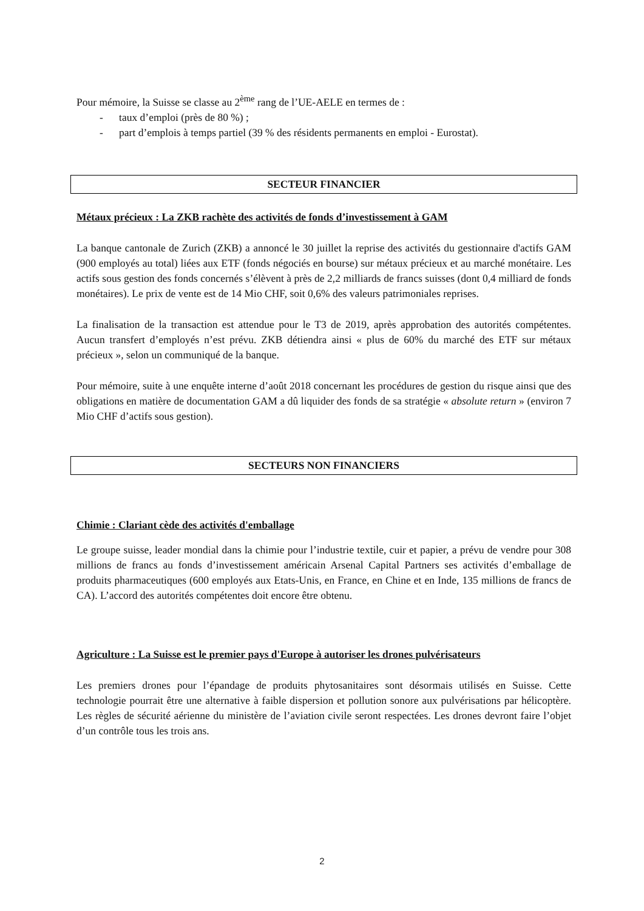Pour mémoire, la Suisse se classe au 2<sup>ème</sup> rang de l’UE-AELE en termes de :
- taux d’emploi (près de 80 %) ;
- part d’emplois à temps partiel (39 % des résidents permanents en emploi - Eurostat).
SECTEUR FINANCIER
Métaux précieux : La ZKB rachète des activités de fonds d’investissement à GAM
La banque cantonale de Zurich (ZKB) a annoncé le 30 juillet la reprise des activités du gestionnaire d'actifs GAM (900 employés au total) liées aux ETF (fonds négociés en bourse) sur métaux précieux et au marché monétaire. Les actifs sous gestion des fonds concernés s’élèvent à près de 2,2 milliards de francs suisses (dont 0,4 milliard de fonds monétaires). Le prix de vente est de 14 Mio CHF, soit 0,6% des valeurs patrimoniales reprises.
La finalisation de la transaction est attendue pour le T3 de 2019, après approbation des autorités compétentes. Aucun transfert d’employés n’est prévu. ZKB détiendra ainsi « plus de 60% du marché des ETF sur métaux précieux », selon un communiqué de la banque.
Pour mémoire, suite à une enquête interne d’août 2018 concernant les procédures de gestion du risque ainsi que des obligations en matière de documentation GAM a dû liquider des fonds de sa stratégie « absolute return » (environ 7 Mio CHF d’actifs sous gestion).
SECTEURS NON FINANCIERS
Chimie : Clariant cède des activités d'emballage
Le groupe suisse, leader mondial dans la chimie pour l’industrie textile, cuir et papier, a prévu de vendre pour 308 millions de francs au fonds d’investissement américain Arsenal Capital Partners ses activités d’emballage de produits pharmaceutiques (600 employés aux Etats-Unis, en France, en Chine et en Inde, 135 millions de francs de CA). L’accord des autorités compétentes doit encore être obtenu.
Agriculture : La Suisse est le premier pays d'Europe à autoriser les drones pulvérisateurs
Les premiers drones pour l’épandage de produits phytosanitaires sont désormais utilisés en Suisse. Cette technologie pourrait être une alternative à faible dispersion et pollution sonore aux pulvérisations par hélicoptère. Les règles de sécurité aérienne du ministère de l’aviation civile seront respectées. Les drones devront faire l’objet d’un contrôle tous les trois ans.
2